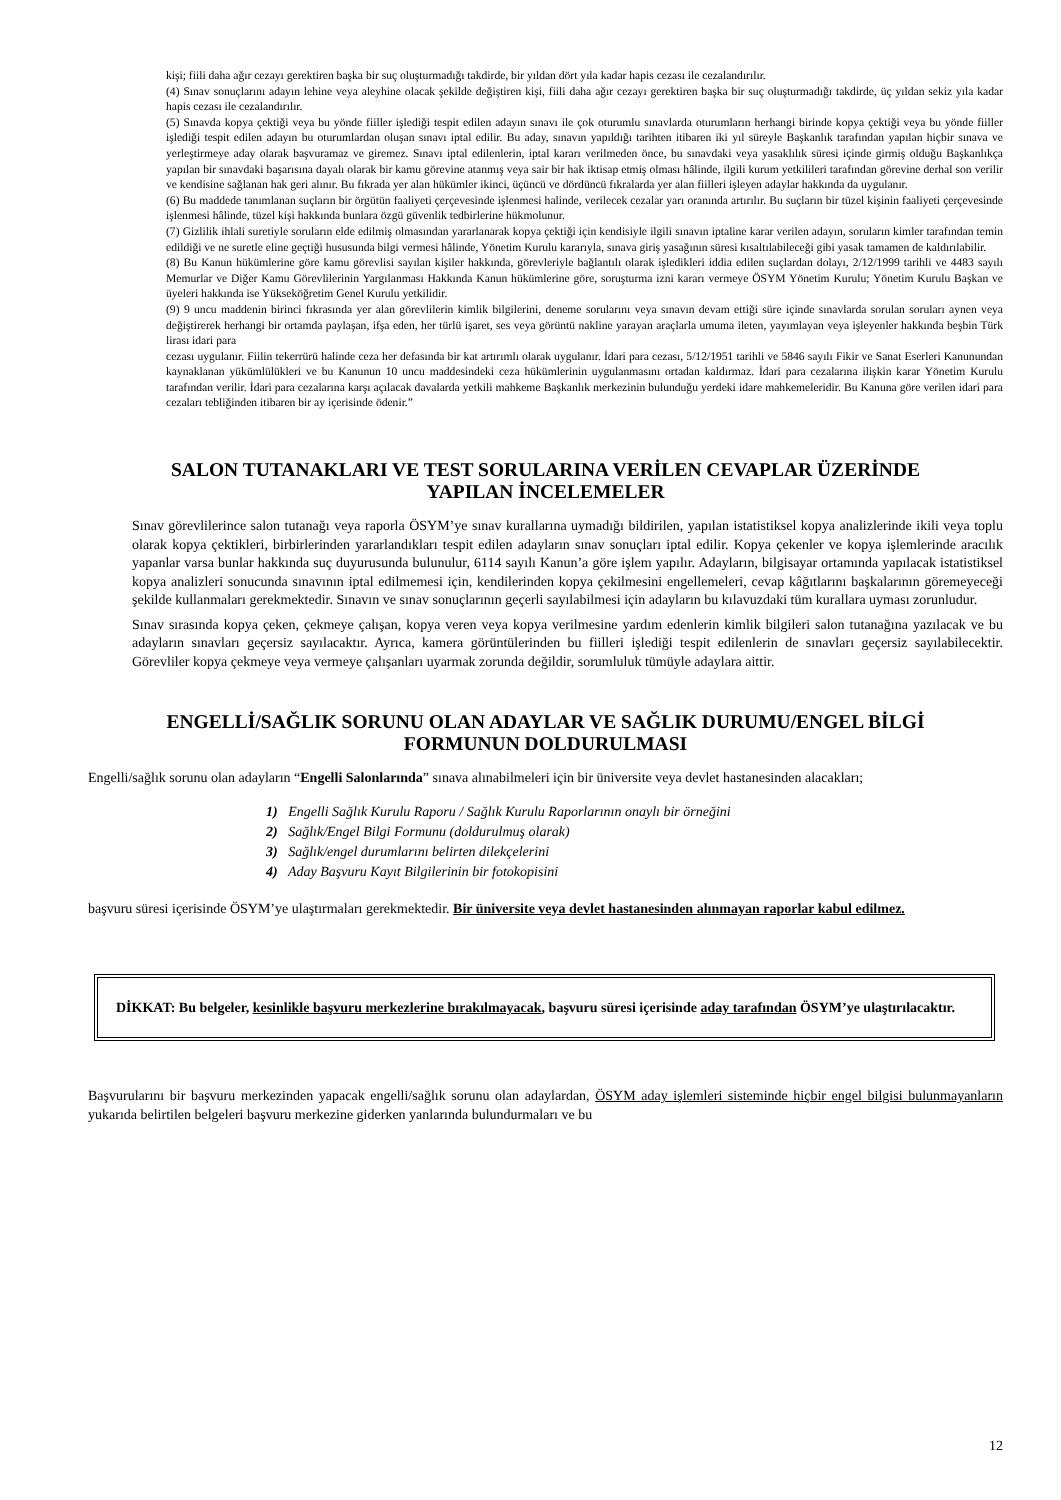kişi; fiili daha ağır cezayı gerektiren başka bir suç oluşturmadığı takdirde, bir yıldan dört yıla kadar hapis cezası ile cezalandırılır.
(4) Sınav sonuçlarını adayın lehine veya aleyhine olacak şekilde değiştiren kişi, fiili daha ağır cezayı gerektiren başka bir suç oluşturmadığı takdirde, üç yıldan sekiz yıla kadar hapis cezası ile cezalandırılır.
(5) Sınavda kopya çektiği veya bu yönde fiiller işlediği tespit edilen adayın sınavı ile çok oturumlu sınavlarda oturumların herhangi birinde kopya çektiği veya bu yönde fiiller işlediği tespit edilen adayın bu oturumlardan oluşan sınavı iptal edilir. Bu aday, sınavın yapıldığı tarihten itibaren iki yıl süreyle Başkanlık tarafından yapılan hiçbir sınava ve yerleştirmeye aday olarak başvuramaz ve giremez. Sınavı iptal edilenlerin, iptal kararı verilmeden önce, bu sınavdaki veya yasaklılık süresi içinde girmiş olduğu Başkanlıkça yapılan bir sınavdaki başarısına dayalı olarak bir kamu görevine atanmış veya sair bir hak iktisap etmiş olması hâlinde, ilgili kurum yetkilileri tarafından görevine derhal son verilir ve kendisine sağlanan hak geri alınır. Bu fıkrada yer alan hükümler ikinci, üçüncü ve dördüncü fıkralarda yer alan fiilleri işleyen adaylar hakkında da uygulanır.
(6) Bu maddede tanımlanan suçların bir örgütün faaliyeti çerçevesinde işlenmesi halinde, verilecek cezalar yarı oranında artırılır. Bu suçların bir tüzel kişinin faaliyeti çerçevesinde işlenmesi hâlinde, tüzel kişi hakkında bunlara özgü güvenlik tedbirlerine hükmolunur.
(7) Gizlilik ihlali suretiyle soruların elde edilmiş olmasından yararlanarak kopya çektiği için kendisiyle ilgili sınavın iptaline karar verilen adayın, soruların kimler tarafından temin edildiği ve ne suretle eline geçtiği hususunda bilgi vermesi hâlinde, Yönetim Kurulu kararıyla, sınava giriş yasağının süresi kısaltılabileceği gibi yasak tamamen de kaldırılabilir.
(8) Bu Kanun hükümlerine göre kamu görevlisi sayılan kişiler hakkında, görevleriyle bağlantılı olarak işledikleri iddia edilen suçlardan dolayı, 2/12/1999 tarihli ve 4483 sayılı Memurlar ve Diğer Kamu Görevlilerinin Yargılanması Hakkında Kanun hükümlerine göre, soruşturma izni kararı vermeye ÖSYM Yönetim Kurulu; Yönetim Kurulu Başkan ve üyeleri hakkında ise Yükseköğretim Genel Kurulu yetkilidir.
(9) 9 uncu maddenin birinci fıkrasında yer alan görevlilerin kimlik bilgilerini, deneme sorularını veya sınavın devam ettiği süre içinde sınavlarda sorulan soruları aynen veya değiştirerek herhangi bir ortamda paylaşan, ifşa eden, her türlü işaret, ses veya görüntü nakline yarayan araçlarla umuma ileten, yayımlayan veya işleyenler hakkında beşbin Türk lirası idari para
cezası uygulanır. Fiilin tekerrürü halinde ceza her defasında bir kat artırımlı olarak uygulanır. İdari para cezası, 5/12/1951 tarihli ve 5846 sayılı Fikir ve Sanat Eserleri Kanunundan kaynaklanan yükümlülükleri ve bu Kanunun 10 uncu maddesindeki ceza hükümlerinin uygulanmasını ortadan kaldırmaz. İdari para cezalarına ilişkin karar Yönetim Kurulu tarafından verilir. İdari para cezalarına karşı açılacak davalarda yetkili mahkeme Başkanlık merkezinin bulunduğu yerdeki idare mahkemeleridir. Bu Kanuna göre verilen idari para cezaları tebliğinden itibaren bir ay içerisinde ödenir.”
SALON TUTANAKLARI VE TEST SORULARINA VERİLEN CEVAPLAR ÜZERİNDE
YAPILAN İNCELEMELER
Sınav görevlilerince salon tutanağı veya raporla ÖSYM’ye sınav kurallarına uymadığı bildirilen, yapılan istatistiksel kopya analizlerinde ikili veya toplu olarak kopya çektikleri, birbirlerinden yararlandıkları tespit edilen adayların sınav sonuçları iptal edilir. Kopya çekenler ve kopya işlemlerinde aracılık yapanlar varsa bunlar hakkında suç duyurusunda bulunulur, 6114 sayılı Kanun’a göre işlem yapılır. Adayların, bilgisayar ortamında yapılacak istatistiksel kopya analizleri sonucunda sınavının iptal edilmemesi için, kendilerinden kopya çekilmesini engellemeleri, cevap kâğıtlarını başkalarının göremeyeceği şekilde kullanmaları gerekmektedir. Sınavın ve sınav sonuçlarının geçerli sayılabilmesi için adayların bu kılavuzdaki tüm kurallara uyması zorunludur.
Sınav sırasında kopya çeken, çekmeye çalışan, kopya veren veya kopya verilmesine yardım edenlerin kimlik bilgileri salon tutanağına yazılacak ve bu adayların sınavları geçersiz sayılacaktır. Ayrıca, kamera görüntülerinden bu fiilleri işlediği tespit edilenlerin de sınavları geçersiz sayılabilecektir. Görevliler kopya çekmeye veya vermeye çalışanları uyarmak zorunda değildir, sorumluluk tümüyle adaylara aittir.
ENGELLİ/SAĞLIK SORUNU OLAN ADAYLAR VE SAĞLIK DURUMU/ENGEL BİLGİ
FORMUNUN DOLDURULMASI
Engelli/sağlık sorunu olan adayların “Engelli Salonlarında” sınava alınabilmeleri için bir üniversite veya devlet hastanesinden alacakları;
1) Engelli Sağlık Kurulu Raporu / Sağlık Kurulu Raporlarının onaylı bir örneğini
2) Sağlık/Engel Bilgi Formunu (doldurulmuş olarak)
3) Sağlık/engel durumlarını belirten dilekçelerini
4) Aday Başvuru Kayıt Bilgilerinin bir fotokopisini
başvuru süresi içerisinde ÖSYM’ye ulaştırmaları gerekmektedir. Bir üniversite veya devlet hastanesinden alınmayan raporlar kabul edilmez.
DİKKAT: Bu belgeler, kesinlikle başvuru merkezlerine bırakılmayacak, başvuru süresi içerisinde aday tarafından ÖSYM’ye ulaştırılacaktır.
Başvurularını bir başvuru merkezinden yapacak engelli/sağlık sorunu olan adaylardan, ÖSYM aday işlemleri sisteminde hiçbir engel bilgisi bulunmayanların yukarıda belirtilen belgeleri başvuru merkezine giderken yanlarında bulundurmaları ve bu
12